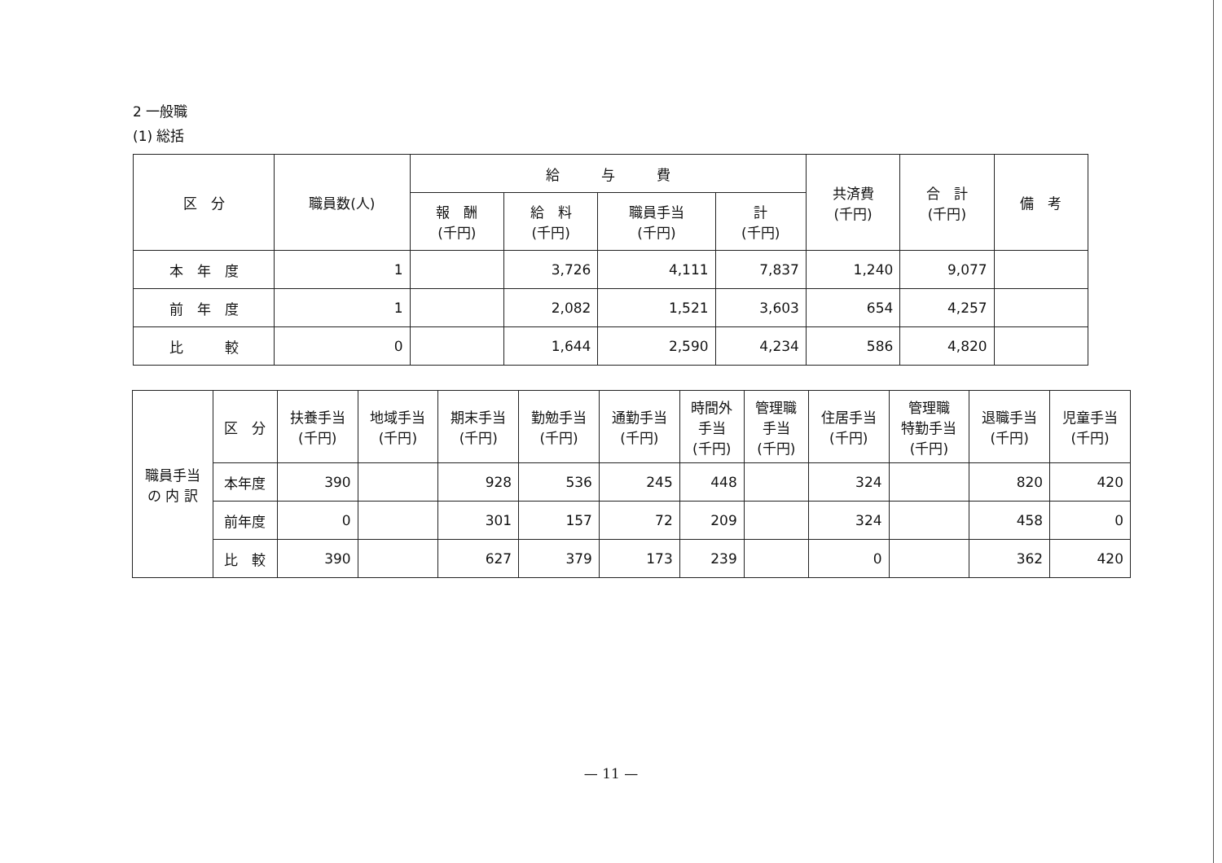2 一般職
(1) 総括
| 区 分 | 職員数(人) | 給 与 費 | | | | 共済費 (千円) | 合 計 (千円) | 備 考 |
| --- | --- | --- | --- | --- | --- | --- | --- | --- |
| | | 報 酬 (千円) | 給 料 (千円) | 職員手当 (千円) | 計 (千円) | | | |
| 本 年 度 | 1 | | 3,726 | 4,111 | 7,837 | 1,240 | 9,077 | |
| 前 年 度 | 1 | | 2,082 | 1,521 | 3,603 | 654 | 4,257 | |
| 比 較 | 0 | | 1,644 | 2,590 | 4,234 | 586 | 4,820 | |
| 職員手当 の 内 訳 | 区 分 | 扶養手当 (千円) | 地域手当 (千円) | 期末手当 (千円) | 勤勉手当 (千円) | 通勤手当 (千円) | 時間外 手当 (千円) | 管理職 手当 (千円) | 住居手当 (千円) | 管理職 特勤手当 (千円) | 退職手当 (千円) | 児童手当 (千円) |
| --- | --- | --- | --- | --- | --- | --- | --- | --- | --- | --- | --- | --- |
| | 本年度 | 390 | | 928 | 536 | 245 | 448 | | 324 | | 820 | 420 |
| | 前年度 | 0 | | 301 | 157 | 72 | 209 | | 324 | | 458 | 0 |
| | 比 較 | 390 | | 627 | 379 | 173 | 239 | | 0 | | 362 | 420 |
— 11 —